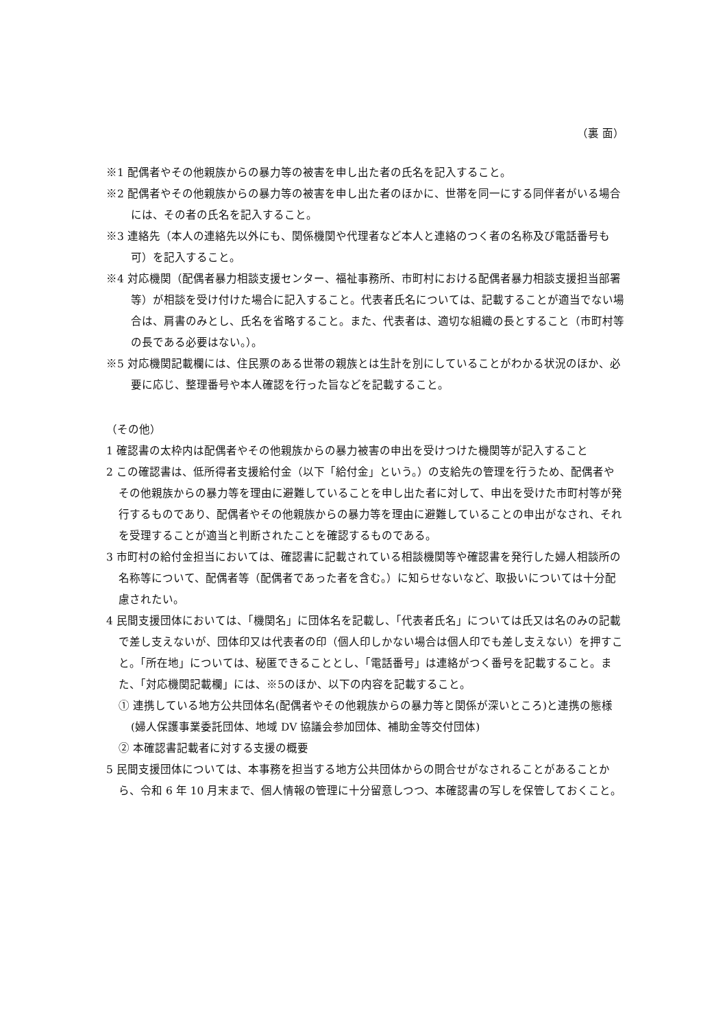（裏 面）
※1 配偶者やその他親族からの暴力等の被害を申し出た者の氏名を記入すること。
※2 配偶者やその他親族からの暴力等の被害を申し出た者のほかに、世帯を同一にする同伴者がいる場合には、その者の氏名を記入すること。
※3 連絡先（本人の連絡先以外にも、関係機関や代理者など本人と連絡のつく者の名称及び電話番号も可）を記入すること。
※4 対応機関（配偶者暴力相談支援センター、福祉事務所、市町村における配偶者暴力相談支援担当部署等）が相談を受け付けた場合に記入すること。代表者氏名については、記載することが適当でない場合は、肩書のみとし、氏名を省略すること。また、代表者は、適切な組織の長とすること（市町村等の長である必要はない。）。
※5 対応機関記載欄には、住民票のある世帯の親族とは生計を別にしていることがわかる状況のほか、必要に応じ、整理番号や本人確認を行った旨などを記載すること。
（その他）
1 確認書の太枠内は配偶者やその他親族からの暴力被害の申出を受けつけた機関等が記入すること
2 この確認書は、低所得者支援給付金（以下「給付金」という。）の支給先の管理を行うため、配偶者やその他親族からの暴力等を理由に避難していることを申し出た者に対して、申出を受けた市町村等が発行するものであり、配偶者やその他親族からの暴力等を理由に避難していることの申出がなされ、それを受理することが適当と判断されたことを確認するものである。
3 市町村の給付金担当においては、確認書に記載されている相談機関等や確認書を発行した婦人相談所の名称等について、配偶者等（配偶者であった者を含む。）に知らせないなど、取扱いについては十分配慮されたい。
4 民間支援団体においては、「機関名」に団体名を記載し、「代表者氏名」については氏又は名のみの記載で差し支えないが、団体印又は代表者の印（個人印しかない場合は個人印でも差し支えない）を押すこと。「所在地」については、秘匿できることとし、「電話番号」は連絡がつく番号を記載すること。また、「対応機関記載欄」には、※5のほか、以下の内容を記載すること。
① 連携している地方公共団体名(配偶者やその他親族からの暴力等と関係が深いところ)と連携の態様(婦人保護事業委託団体、地域 DV 協議会参加団体、補助金等交付団体)
② 本確認書記載者に対する支援の概要
5 民間支援団体については、本事務を担当する地方公共団体からの問合せがなされることがあることから、令和 6 年 10 月末まで、個人情報の管理に十分留意しつつ、本確認書の写しを保管しておくこと。